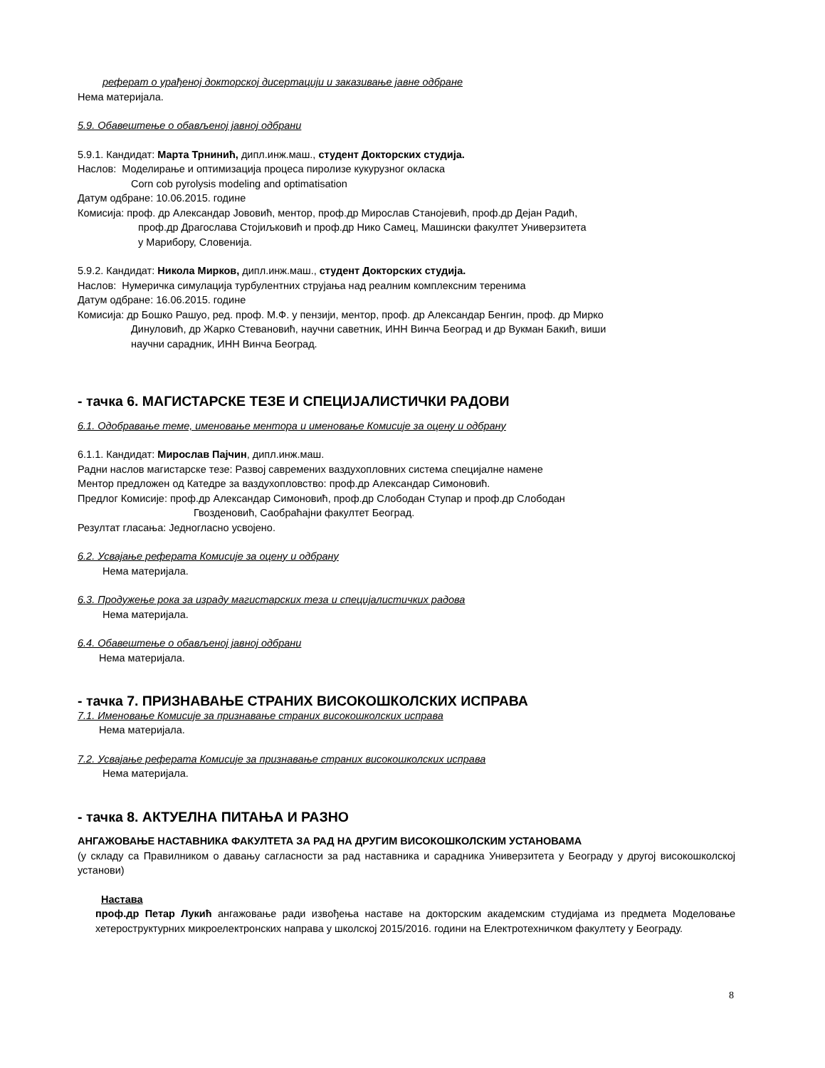реферат о урађеној докторској дисертацији и заказивање јавне одбране
Нема материјала.
5.9. Обавештење о обављеној јавној одбрани
5.9.1. Кандидат: Марта Трнинић, дипл.инж.маш., студент Докторских студија.
Наслов: Моделирање и оптимизација процеса пиролизе кукурузног окласка
Corn cob pyrolysis modeling and optimatisation
Датум одбране: 10.06.2015. године
Комисија: проф. др Александар Јововић, ментор, проф.др Мирослав Станојевић, проф.др Дејан Радић,
проф.др Драгослава Стојиљковић и проф.др Нико Самец, Машински факултет Универзитета
у Марибору, Словенија.
5.9.2. Кандидат: Никола Мирков, дипл.инж.маш., студент Докторских студија.
Наслов: Нумеричка симулација турбулентних струјања над реалним комплексним теренима
Датум одбране: 16.06.2015. године
Комисија: др Бошко Рашуо, ред. проф. М.Ф. у пензији, ментор, проф. др Александар Бенгин, проф. др Мирко
Динуловић, др Жарко Стевановић, научни саветник, ИНН Винча Београд и др Вукман Бакић, виши
научни сарадник, ИНН Винча Београд.
- тачка 6. МАГИСТАРСКЕ ТЕЗЕ И СПЕЦИЈАЛИСТИЧКИ РАДОВИ
6.1. Одобравање теме, именовање ментора и именовање Комисије за оцену и одбрану
6.1.1. Кандидат: Мирослав Пајчин, дипл.инж.маш.
Радни наслов магистарске тезе: Развој савремених ваздухопловних система специјалне намене
Ментор предложен од Катедре за ваздухопловство: проф.др Александар Симоновић.
Предлог Комисије: проф.др Александар Симоновић, проф.др Слободан Ступар и проф.др Слободан
Гвозденовић, Саобраћајни факултет Београд.
Резултат гласања: Једногласно усвојено.
6.2. Усвајање реферата Комисије за оцену и одбрану
Нема материјала.
6.3. Продужење рока за израду магистарских теза и специјалистичких радова
Нема материјала.
6.4. Обавештење о обављеној јавној одбрани
Нема материјала.
- тачка 7. ПРИЗНАВАЊЕ СТРАНИХ ВИСОКОШКОЛСКИХ ИСПРАВА
7.1. Именовање Комисије за признавање страних високошколских исправа
Нема материјала.
7.2. Усвајање реферата Комисије за признавање страних високошколских исправа
Нема материјала.
- тачка 8. АКТУЕЛНА ПИТАЊА И РАЗНО
АНГАЖОВАЊЕ НАСТАВНИКА ФАКУЛТЕТА ЗА РАД НА ДРУГИМ ВИСОКОШКОЛСКИМ УСТАНОВАМА
(у складу са Правилником о давању сагласности за рад наставника и сарадника Универзитета у Београду у другој високошколској установи)
Настава
проф.др Петар Лукић ангажовање ради извођења наставе на докторским академским студијама из предмета Моделовање хетероструктурних микроелектронских направа у школској 2015/2016. години на Електротехничком факултету у Београду.
8